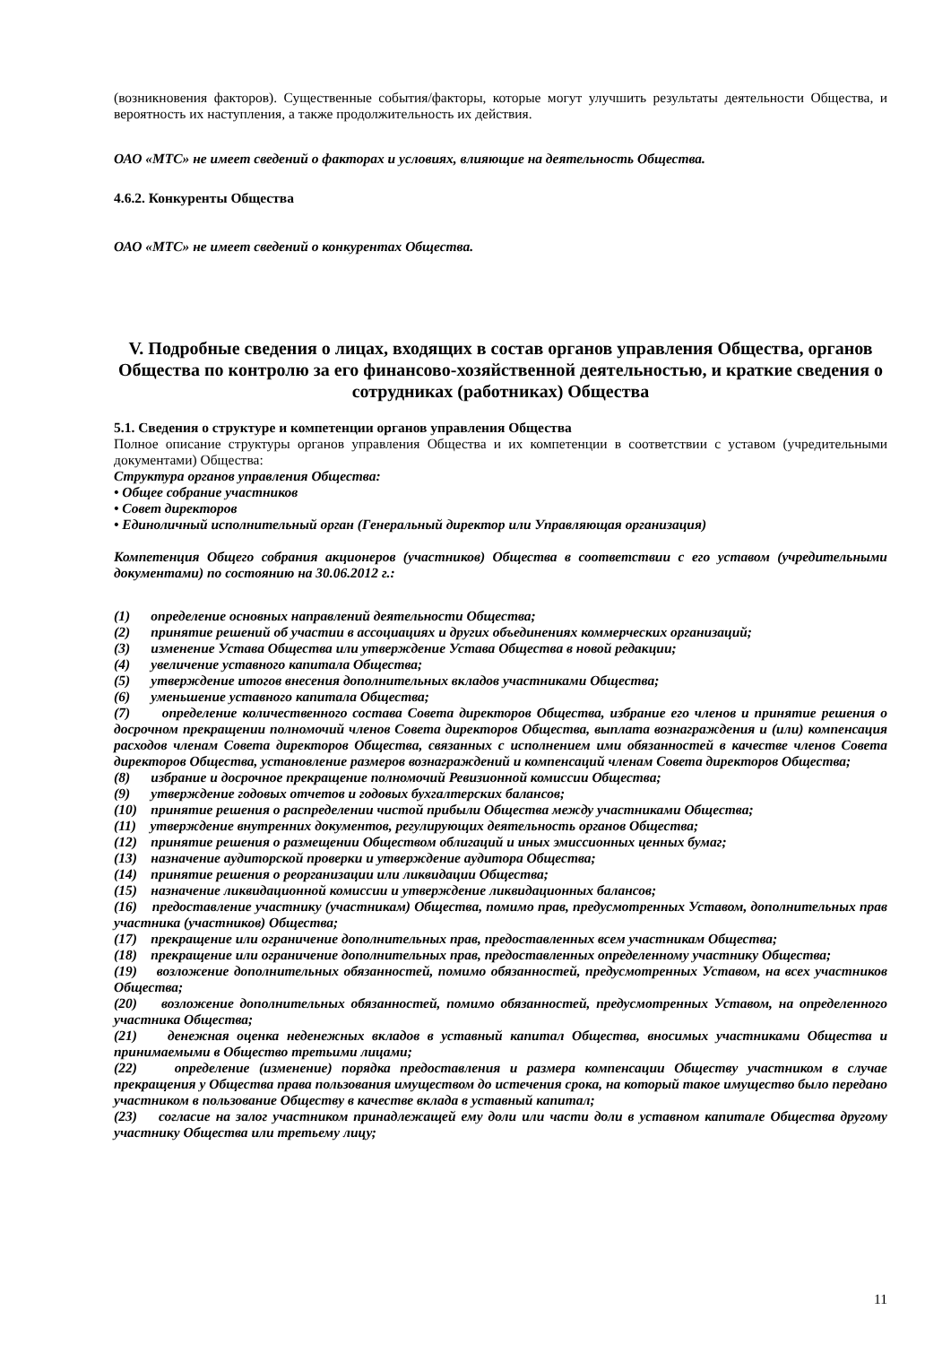(возникновения факторов). Существенные события/факторы, которые могут улучшить результаты деятельности Общества, и вероятность их наступления, а также продолжительность их действия.
ОАО «МТС» не имеет сведений о факторах и условиях, влияющие на деятельность Общества.
4.6.2. Конкуренты Общества
ОАО «МТС» не имеет сведений о конкурентах Общества.
V. Подробные сведения о лицах, входящих в состав органов управления Общества, органов Общества по контролю за его финансово-хозяйственной деятельностью, и краткие сведения о сотрудниках (работниках) Общества
5.1. Сведения о структуре и компетенции органов управления Общества
Полное описание структуры органов управления Общества и их компетенции в соответствии с уставом (учредительными документами) Общества:
Структура органов управления Общества:
• Общее собрание участников
• Совет директоров
• Единоличный исполнительный орган (Генеральный директор или Управляющая организация)
Компетенция Общего собрания акционеров (участников) Общества в соответствии с его уставом (учредительными документами) по состоянию на 30.06.2012 г.:
(1) определение основных направлений деятельности Общества;
(2) принятие решений об участии в ассоциациях и других объединениях коммерческих организаций;
(3) изменение Устава Общества или утверждение Устава Общества в новой редакции;
(4) увеличение уставного капитала Общества;
(5) утверждение итогов внесения дополнительных вкладов участниками Общества;
(6) уменьшение уставного капитала Общества;
(7) определение количественного состава Совета директоров Общества, избрание его членов и принятие решения о досрочном прекращении полномочий членов Совета директоров Общества, выплата вознаграждения и (или) компенсация расходов членам Совета директоров Общества, связанных с исполнением ими обязанностей в качестве членов Совета директоров Общества, установление размеров вознаграждений и компенсаций членам Совета директоров Общества;
(8) избрание и досрочное прекращение полномочий Ревизионной комиссии Общества;
(9) утверждение годовых отчетов и годовых бухгалтерских балансов;
(10) принятие решения о распределении чистой прибыли Общества между участниками Общества;
(11) утверждение внутренних документов, регулирующих деятельность органов Общества;
(12) принятие решения о размещении Обществом облигаций и иных эмиссионных ценных бумаг;
(13) назначение аудиторской проверки и утверждение аудитора Общества;
(14) принятие решения о реорганизации или ликвидации Общества;
(15) назначение ликвидационной комиссии и утверждение ликвидационных балансов;
(16) предоставление участнику (участникам) Общества, помимо прав, предусмотренных Уставом, дополнительных прав участника (участников) Общества;
(17) прекращение или ограничение дополнительных прав, предоставленных всем участникам Общества;
(18) прекращение или ограничение дополнительных прав, предоставленных определенному участнику Общества;
(19) возложение дополнительных обязанностей, помимо обязанностей, предусмотренных Уставом, на всех участников Общества;
(20) возложение дополнительных обязанностей, помимо обязанностей, предусмотренных Уставом, на определенного участника Общества;
(21) денежная оценка неденежных вкладов в уставный капитал Общества, вносимых участниками Общества и принимаемыми в Общество третьими лицами;
(22) определение (изменение) порядка предоставления и размера компенсации Обществу участником в случае прекращения у Общества права пользования имуществом до истечения срока, на который такое имущество было передано участником в пользование Обществу в качестве вклада в уставный капитал;
(23) согласие на залог участником принадлежащей ему доли или части доли в уставном капитале Общества другому участнику Общества или третьему лицу;
11